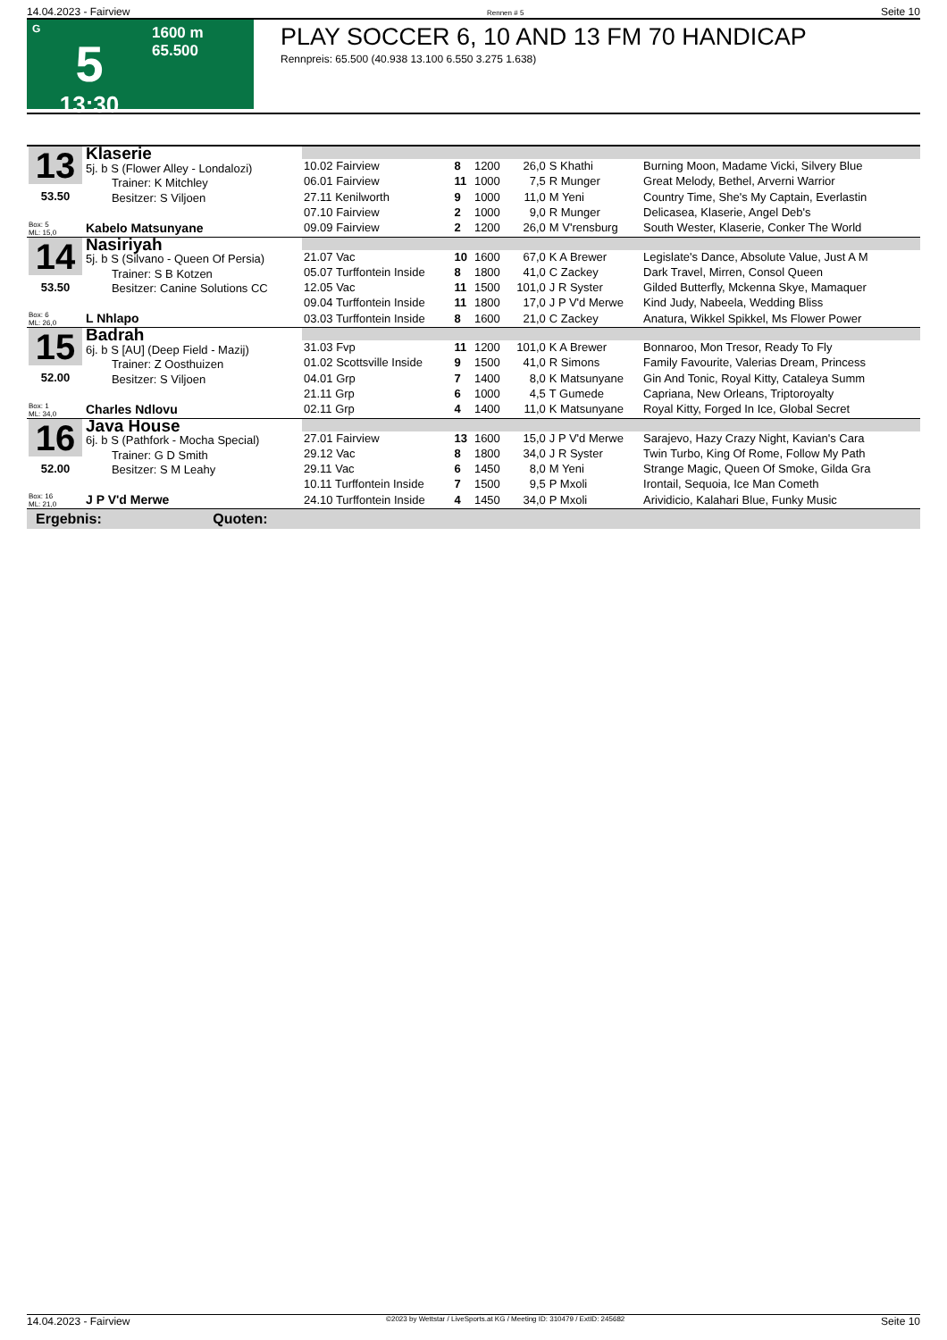14.04.2023 - Fairview Rennen # 5 Seite 10
G
5
13:30
1600 m
65.500
PLAY SOCCER 6, 10 AND 13 FM 70 HANDICAP
Rennpreis: 65.500 (40.938 13.100 6.550 3.275 1.638)
| 13 53.50 Box: 5 ML: 15,0 | Klaserie 5j. b S (Flower Alley - Londalozi) Trainer: K Mitchley Besitzer: S Viljoen Kabelo Matsunyane | | | | | | |
| | | 10.02 Fairview | 8 | 1200 | 26,0 | S Khathi | Burning Moon, Madame Vicki, Silvery Blue |
| | | 06.01 Fairview | 11 | 1000 | 7,5 | R Munger | Great Melody, Bethel, Arverni Warrior |
| | | 27.11 Kenilworth | 9 | 1000 | 11,0 | M Yeni | Country Time, She's My Captain, Everlastin |
| | | 07.10 Fairview | 2 | 1000 | 9,0 | R Munger | Delicasea, Klaserie, Angel Deb's |
| | | 09.09 Fairview | 2 | 1200 | 26,0 | M V'rensburg | South Wester, Klaserie, Conker The World |
| 14 53.50 Box: 6 ML: 26,0 | Nasiriyah 5j. b S (Silvano - Queen Of Persia) Trainer: S B Kotzen Besitzer: Canine Solutions CC L Nhlapo | | | | | | |
| | | 21.07 Vac | 10 | 1600 | 67,0 | K A Brewer | Legislate's Dance, Absolute Value, Just A M |
| | | 05.07 Turffontein Inside | 8 | 1800 | 41,0 | C Zackey | Dark Travel, Mirren, Consol Queen |
| | | 12.05 Vac | 11 | 1500 | 101,0 | J R Syster | Gilded Butterfly, Mckenna Skye, Mamaquer |
| | | 09.04 Turffontein Inside | 11 | 1800 | 17,0 | J P V'd Merwe | Kind Judy, Nabeela, Wedding Bliss |
| | | 03.03 Turffontein Inside | 8 | 1600 | 21,0 | C Zackey | Anatura, Wikkel Spikkel, Ms Flower Power |
| 15 52.00 Box: 1 ML: 34,0 | Badrah 6j. b S [AU] (Deep Field - Mazij) Trainer: Z Oosthuizen Besitzer: S Viljoen Charles Ndlovu | | | | | | |
| | | 31.03 Fvp | 11 | 1200 | 101,0 | K A Brewer | Bonnaroo, Mon Tresor, Ready To Fly |
| | | 01.02 Scottsville Inside | 9 | 1500 | 41,0 | R Simons | Family Favourite, Valerias Dream, Princess |
| | | 04.01 Grp | 7 | 1400 | 8,0 | K Matsunyane | Gin And Tonic, Royal Kitty, Cataleya Summ |
| | | 21.11 Grp | 6 | 1000 | 4,5 | T Gumede | Capriana, New Orleans, Triptoroyalty |
| | | 02.11 Grp | 4 | 1400 | 11,0 | K Matsunyane | Royal Kitty, Forged In Ice, Global Secret |
| 16 52.00 Box: 16 ML: 21,0 | Java House 6j. b S (Pathfork - Mocha Special) Trainer: G D Smith Besitzer: S M Leahy J P V'd Merwe | | | | | | |
| | | 27.01 Fairview | 13 | 1600 | 15,0 | J P V'd Merwe | Sarajevo, Hazy Crazy Night, Kavian's Cara |
| | | 29.12 Vac | 8 | 1800 | 34,0 | J R Syster | Twin Turbo, King Of Rome, Follow My Path |
| | | 29.11 Vac | 6 | 1450 | 8,0 | M Yeni | Strange Magic, Queen Of Smoke, Gilda Gra |
| | | 10.11 Turffontein Inside | 7 | 1500 | 9,5 | P Mxoli | Irontail, Sequoia, Ice Man Cometh |
| | | 24.10 Turffontein Inside | 4 | 1450 | 34,0 | P Mxoli | Arividicio, Kalahari Blue, Funky Music |
Ergebnis: Quoten:
14.04.2023 - Fairview ©2023 by Wettstar / LiveSports.at KG / Meeting ID: 310479 / ExtID: 245682 Seite 10